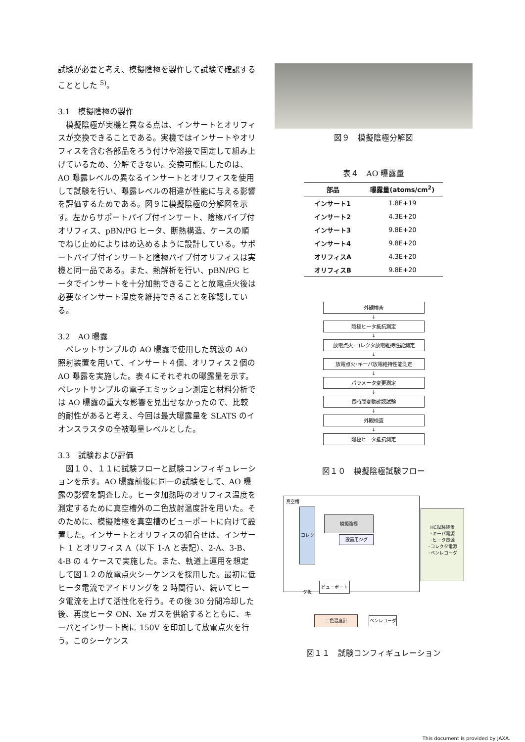試験が必要と考え、模擬陰極を製作して試験で確認することとした <sup>5)</sup>。
3.1　模擬陰極の製作
　模擬陰極が実機と異なる点は、インサートとオリフィスが交換できることである。実機ではインサートやオリフィスを含む各部品をろう付けや溶接で固定して組み上げているため、分解できない。交換可能にしたのは、AO 曝露レベルの異なるインサートとオリフィスを使用して試験を行い、曝露レベルの相違が性能に与える影響を評価するためである。図９に模擬陰極の分解図を示す。左からサポートパイプ付インサート、陰極パイプ付オリフィス、pBN/PG ヒータ、断熱構造、ケースの順でねじ止めによりはめ込めるように設計している。サポートパイプ付インサートと陰極パイプ付オリフィスは実機と同一品である。また、熱解析を行い、pBN/PG ヒータでインサートを十分加熱できることと放電点火後は必要なインサート温度を維持できることを確認している。
3.2　AO 曝露
　ペレットサンプルの AO 曝露で使用した筑波の AO 照射装置を用いて、インサート４個、オリフィス２個の AO 曝露を実施した。表４にそれぞれの曝露量を示す。ペレットサンプルの電子エミッション測定と材料分析では AO 曝露の重大な影響を見出せなかったので、比較的耐性があると考え、今回は最大曝露量を SLATS のイオンスラスタの全被曝量レベルとした。
3.3　試験および評価
　図１０、１１に試験フローと試験コンフィギュレーションを示す。AO 曝露前後に同一の試験をして、AO 曝露の影響を調査した。ヒータ加熱時のオリフィス温度を測定するために真空槽外の二色放射温度計を用いた。そのために、模擬陰極を真空槽のビューポートに向けて設置した。インサートとオリフィスの組合せは、インサート 1 とオリフィス A（以下 1-A と表記）、2-A、3-B、4-B の 4 ケースで実施した。また、軌道上運用を想定して図１２の放電点火シーケンスを採用した。最初に低ヒータ電流でアイドリングを 2 時間行い、続いてヒータ電流を上げて活性化を行う。その後 30 分間冷却した後、再度ヒータ ON、Xe ガスを供給するとともに、キーパとインサート間に 150V を印加して放電点火を行う。このシーケンス
図９　模擬陰極分解図
表４　AO 曝露量
| 部品 | 曝露量(atoms/cm<sup>2</sup>) |
| --- | --- |
| インサート1 | 1.8E+19 |
| インサート2 | 4.3E+20 |
| インサート3 | 9.8E+20 |
| インサート4 | 9.8E+20 |
| オリフィスA | 4.3E+20 |
| オリフィスB | 9.8E+20 |
外観検査
↓
陰極ヒータ抵抗測定
↓
放電点火･コレクタ放電維持性能測定
↓
放電点火･キーパ放電維持性能測定
↓
パラメータ変更測定
↓
長時間変動確認試験
↓
外観検査
↓
陰極ヒータ抵抗測定
図１０　模擬陰極試験フロー
真空槽
コレクタ板
模擬陰極
設置用ジグ
HC試験装置
･キーパ電源
･ヒータ電源
･コレクタ電源
･ペンレコーダ
ビューポート
二色温度計 ペンレコーダ
図１１　試験コンフィギュレーション
This document is provided by JAXA.